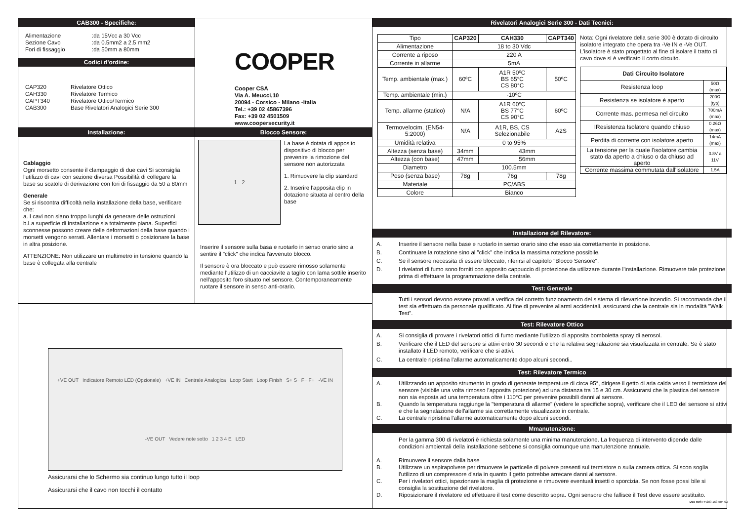CAB300 - Specifiche:
Alimentazione:da 15Vcc a 30 Vcc Sezione Cavo:da 0.5mm2 a 2.5 mm2 Fori di fissaggio:da 50mm a 80mm
Codici d’ordine:
CAP320 Rivelatore Ottico CAH330 Rivelatore Termico CAPT340 Rivelatore Ottico/Termico CAB300 Base Rivelatori Analogici Serie 300
COOPER
Cooper CSA
Via A. Meucci,10
20094 - Corsico - Milano -Italia
Tel.: +39 02 45867396
Fax: +39 02 4501509
www.coopersecurity.it
Installazione:
Cablaggio
Ogni morsetto consente il clampaggio di due cavi Si sconsiglia l'utilizzo di cavi con sezione diversa Possibilità di collegare la base su scatole di derivazione con fori di fissaggio da 50 a 80mm
Generale
Se si riscontra difficoltà nella installazione della base, verificare che:
a. I cavi non siano troppo lunghi da generare delle ostruzioni
b.La superficie di installazione sia totalmente piana. Superfici sconnesse possono creare delle deformazioni della base quando i morsetti vengono serrati. Allentare i morsetti o posizionare la base in altra posizione.
ATTENZIONE: Non utilizzare un multimetro in tensione quando la base è collegata alla centrale
Blocco Sensore:
1 2
La base è dotata di apposito dispositivo di blocco per prevenire la rimozione del sensore non autorizzata
1. Rimuovere la clip standard
2. Inserire l'apposita clip in dotazione situata al centro della base
Inserire il sensore sulla basa e ruotarlo in senso orario sino a sentire il "click" che indica l'avvenuto blocco.
Il sensore è ora bloccato e può essere rimosso solamente mediante l'utilizzo di un cacciavite a taglio con lama sottile inserito nell'apposito foro situato nel sensore. Contemporaneamente ruotare il sensore in senso anti-orario.
+VE OUT Indicatore Remoto LED (Opzionale) +VE IN Centrale Analogica Loop Start Loop Finish S+ S− F− F+ -VE IN -VE OUT Vedere note sotto 1 2 3 4 E LED
Assicurarsi che lo Schermo sia continuo lungo tutto il loop
Assicurarsi che il cavo non tocchi il contatto
Rivelatori Analogici Serie 300 - Dati Tecnici:
| Tipo | CAP320 | CAH330 | CAPT340 |
| Alimentazione | 18 to 30 Vdc | | |
| Corrente a riposo | 220 A | | |
| Corrente in allarme | 5mA | | |
| Temp. ambientale (max.) | 60ºC | A1R 50ºC BS 65°C CS 80°C | 50ºC |
| Temp. ambientale (min.) | -10ºC | | |
| Temp. allarme (statico) | N/A | A1R 60ºC BS 77°C CS 90°C | 60ºC |
| Termovelocim. (EN54-5:2000) | N/A | A1R, BS, CS Selezionabile | A2S |
| Umidità relativa | 0 to 95% | | |
| Altezza (senza base) | 34mm | 43mm | |
| Altezza (con base) | 47mm | 56mm | |
| Diametro | 100.5mm | | |
| Peso (senza base) | 78g | 76g | 78g |
| Materiale | PC/ABS | | |
| Colore | Bianco | | |
Nota: Ogni rivelatore della serie 300 è dotato di circuito isolatore integrato che opera tra -Ve IN e -Ve OUT. L’isolatore è stato progettato al fine di isolare il tratto di cavo dove si è verificato il corto circuito.
| Dati Circuito Isolatore | |
| --- | --- |
| Resistenza loop | 50Ω (max) |
| Resistenza se isolatore è aperto | 200Ω (typ) |
| Corrente mas. permesa nel circuito | 700mA (max) |
| IResistenza Isolatore quando chiuso | 0.26Ω (max) |
| Perdita di corrente con isolatore aperto | 14mA (max) |
| La tensione per la quale l'isolatore cambia stato da aperto a chiuso o da chiuso ad aperto | 3.8V a 11V |
| Corrente massima commutata dall'isolatore | 1.5A |
Installazione del Rilevatore:
A. Inserire il sensore nella base e ruotarlo in senso orario sino che esso sia correttamente in posizione. B. Continuare la rotazione sino al "click" che indica la massima rotazione possibile. C. Se il sensore necessita di essere bloccato, riferirsi al capitolo "Blocco Sensore". D. I rivelatori di fumo sono forniti con apposito cappuccio di protezione da utilizzare durante l'installazione. Rimuovere tale protezione prima di effettuare la programmazione della centrale.
Test: Generale
Tutti i sensori devono essere provati a verifica del corretto funzionamento del sistema di rilevazione incendio. Si raccomanda che il test sia effettuato da personale qualificato. Al fine di prevenire allarmi accidentali, assicurarsi che la centrale sia in modalità "Walk Test".
Test: Rilevatore Ottico
A. Si consiglia di provare i rivelatori ottici di fumo mediante l'utilizzo di apposita bomboletta spray di aerosol. B. Verificare che il LED del sensore si attivi entro 30 secondi e che la relativa segnalazione sia visualizzata in centrale. Se è stato installato il LED remoto, verificare che si attivi. C. La centrale ripristina l'allarme automaticamente dopo alcuni secondi..
Test: Rilevatore Termico
A. Utilizzando un apposito strumento in grado di generate temperature di circa 95°, dirigere il getto di aria calda verso il termistore del sensore (visibile una volta rimosso l'apposita protezione) ad una distanza tra 15 e 30 cm. Assicurarsi che la plastica del sensore non sia esposta ad una temperatura oltre i 110°C per prevenire possibili danni al sensore. B. Quando la temperatura raggiunge la "temperatura di allarme" (vedere le specifiche sopra), verificare che il LED del sensore si attivi e che la segnalazione dell'allarme sia correttamente visualizzato in centrale. C. La centrale ripristina l'allarme automaticamente dopo alcuni secondi.
Mmanutenzione:
Per la gamma 300 di rivelatori è richiesta solamente una minima manutenzione. La frequenza di intervento dipende dalle condizioni ambientali della installazione sebbene si consiglia comunque una manutenzione annuale.
A. Rimuovere il sensore dalla base B. Utilizzare un aspirapolvere per rimuovere le particelle di polvere presenti sul termistore o sulla camera ottica. Si scon soglia l'utilizzo di un compressore d'aria in quanto il getto potrebbe arrecare danni al sensore. C. Per i rivelatori ottici, ispezionare la maglia di protezione e rimuovere eventuali insetti o sporcizia. Se non fosse possi bile si consiglia la sostituzione del rivelatore. D. Riposizionare il rivelatore ed effettuare il test come descritto sopra. Ogni sensore che fallisce il Test deve essere sostituito. Doc Ref: PR209-163-504-03